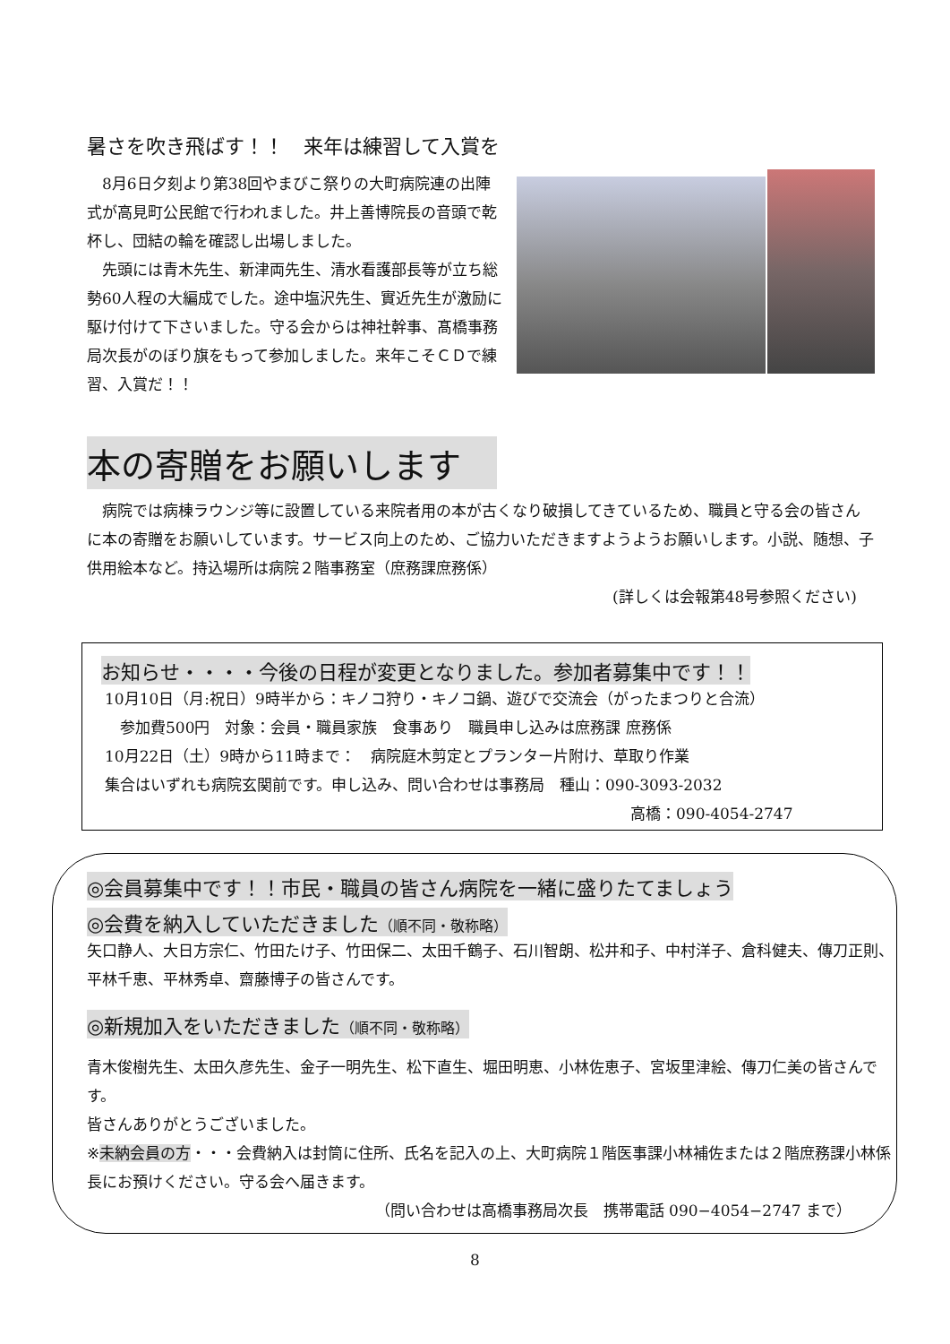暑さを吹き飛ばす！！　来年は練習して入賞を
　8月6日夕刻より第38回やまびこ祭りの大町病院連の出陣式が高見町公民館で行われました。井上善博院長の音頭で乾杯し、団結の輪を確認し出場しました。
　先頭には青木先生、新津両先生、清水看護部長等が立ち総勢60人程の大編成でした。途中塩沢先生、實近先生が激励に駆け付けて下さいました。守る会からは神社幹事、髙橋事務局次長がのぼり旗をもって参加しました。来年こそＣＤで練習、入賞だ！！
本の寄贈をお願いします
　病院では病棟ラウンジ等に設置している来院者用の本が古くなり破損してきているため、職員と守る会の皆さんに本の寄贈をお願いしています。サービス向上のため、ご協力いただきますようようお願いします。小説、随想、子供用絵本など。持込場所は病院２階事務室（庶務課庶務係）
(詳しくは会報第48号参照ください)
お知らせ・・・・今後の日程が変更となりました。参加者募集中です！！
10月10日（月:祝日）9時半から：キノコ狩り・キノコ鍋、遊びで交流会（がったまつりと合流）
　参加費500円　対象：会員・職員家族　食事あり　職員申し込みは庶務課 庶務係
10月22日（土）9時から11時まで：　病院庭木剪定とプランター片附け、草取り作業
集合はいずれも病院玄関前です。申し込み、問い合わせは事務局　種山：090-3093-2032
高橋：090-4054-2747
◎会員募集中です！！市民・職員の皆さん病院を一緒に盛りたてましょう
◎会費を納入していただきました（順不同・敬称略）
矢口静人、大日方宗仁、竹田たけ子、竹田保二、太田千鶴子、石川智朗、松井和子、中村洋子、倉科健夫、傳刀正則、平林千恵、平林秀卓、齋藤博子の皆さんです。
◎新規加入をいただきました（順不同・敬称略）
青木俊樹先生、太田久彦先生、金子一明先生、松下直生、堀田明恵、小林佐恵子、宮坂里津絵、傳刀仁美の皆さんです。
皆さんありがとうございました。
※未納会員の方・・・会費納入は封筒に住所、氏名を記入の上、大町病院１階医事課小林補佐または２階庶務課小林係長にお預けください。守る会へ届きます。
（問い合わせは高橋事務局次長　携帯電話 090−4054−2747 まで）
8